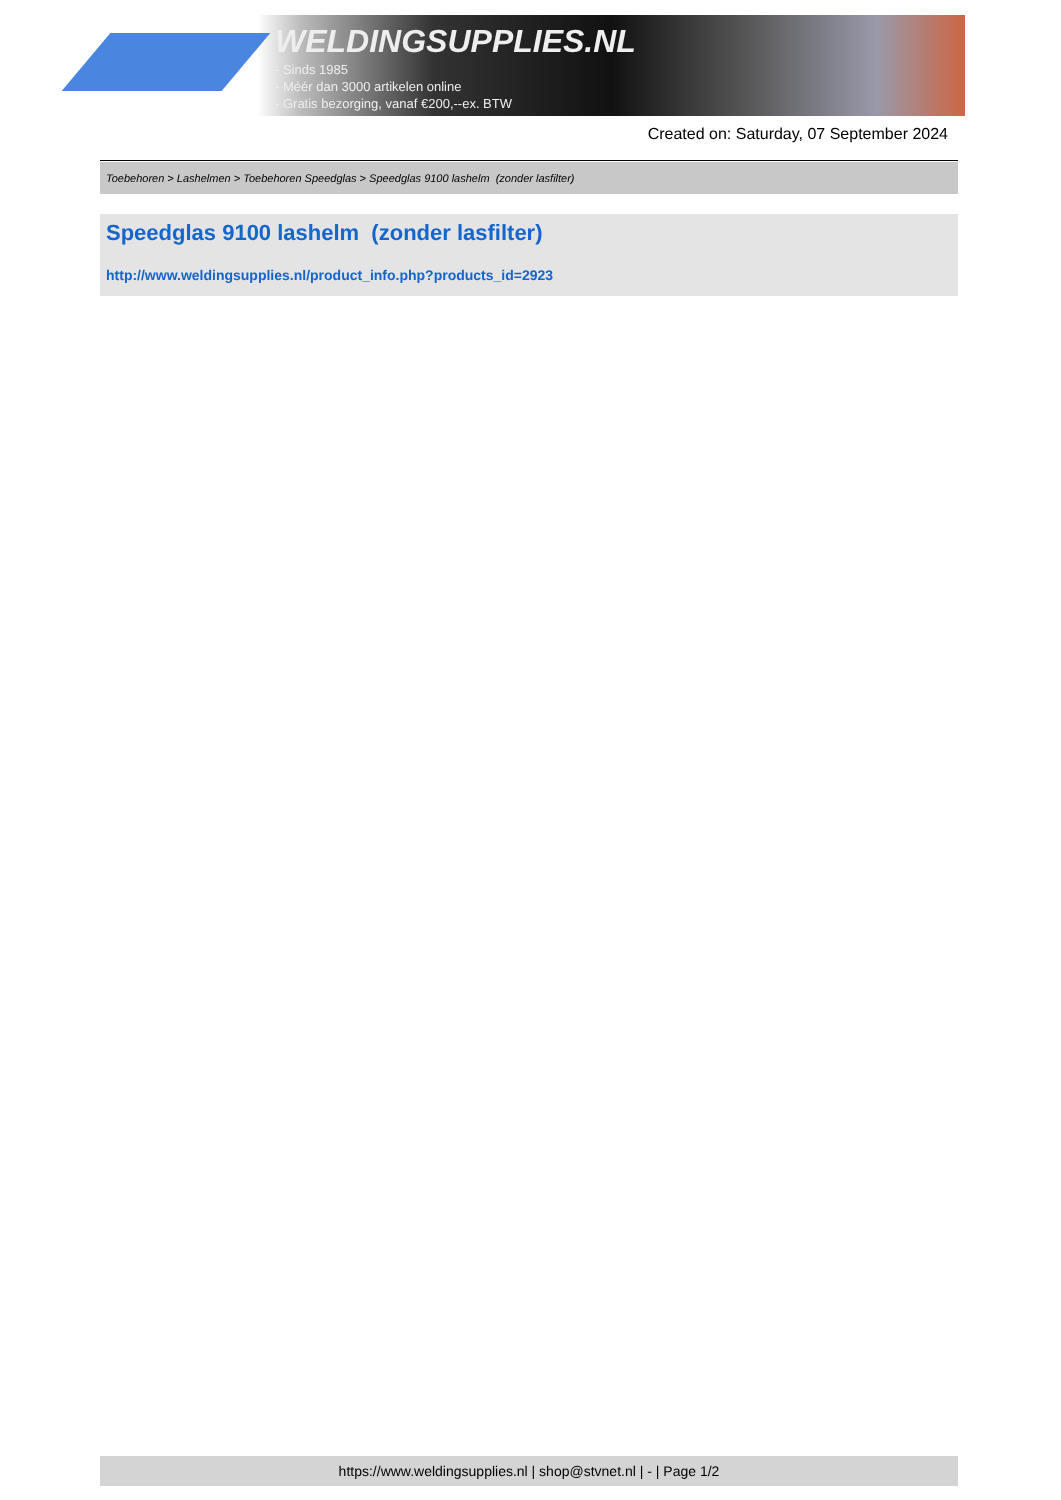WELDINGSUPPLIES.NL
- Sinds 1985
- Méér dan 3000 artikelen online
- Gratis bezorging, vanaf €200,--ex. BTW
Created on: Saturday, 07 September 2024
Toebehoren > Lashelmen > Toebehoren Speedglas > Speedglas 9100 lashelm (zonder lasfilter)
Speedglas 9100 lashelm (zonder lasfilter)
http://www.weldingsupplies.nl/product_info.php?products_id=2923
https://www.weldingsupplies.nl | shop@stvnet.nl | - | Page 1/2